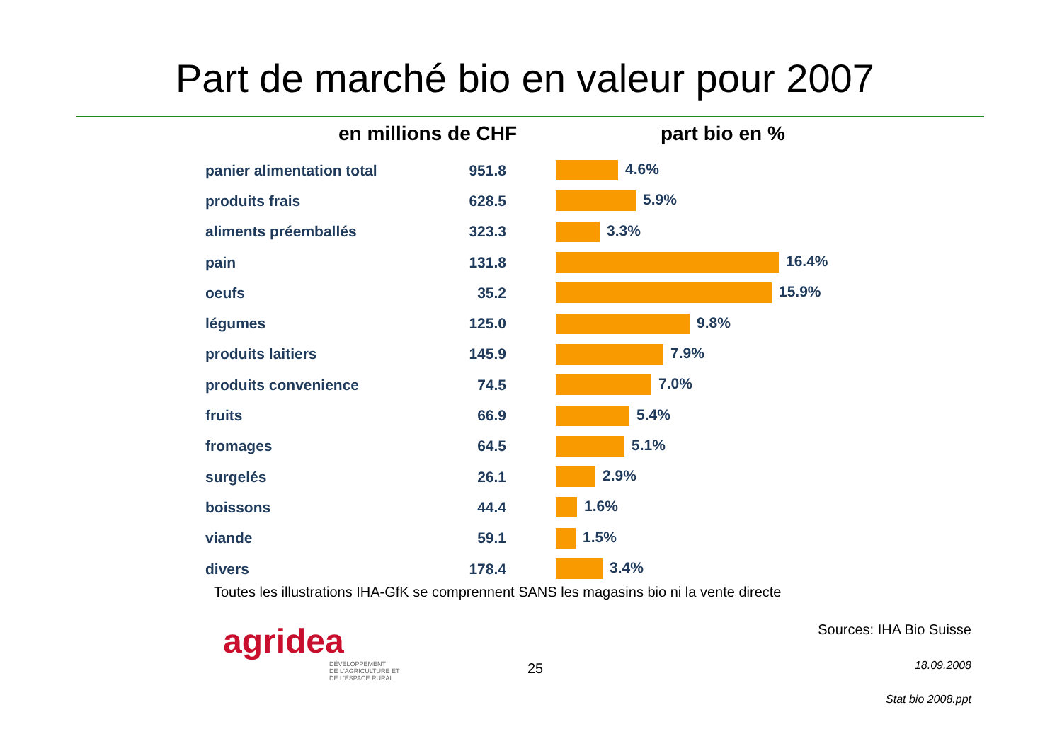Part de marché bio en valeur pour 2007
en millions de CHF part bio en %
| panier alimentation total | 951.8 | 4.6% |
| produits frais | 628.5 | 5.9% |
| aliments préemballés | 323.3 | 3.3% |
| pain | 131.8 | 16.4% |
| oeufs | 35.2 | 15.9% |
| légumes | 125.0 | 9.8% |
| produits laitiers | 145.9 | 7.9% |
| produits convenience | 74.5 | 7.0% |
| fruits | 66.9 | 5.4% |
| fromages | 64.5 | 5.1% |
| surgelés | 26.1 | 2.9% |
| boissons | 44.4 | 1.6% |
| viande | 59.1 | 1.5% |
| divers | 178.4 | 3.4% |
Toutes les illustrations IHA-GfK se comprennent SANS les magasins bio ni la vente directe
agridea
DÉVELOPPEMENT
DE L'AGRICULTURE ET
DE L'ESPACE RURAL
25
Sources: IHA Bio Suisse
18.09.2008
Stat bio 2008.ppt